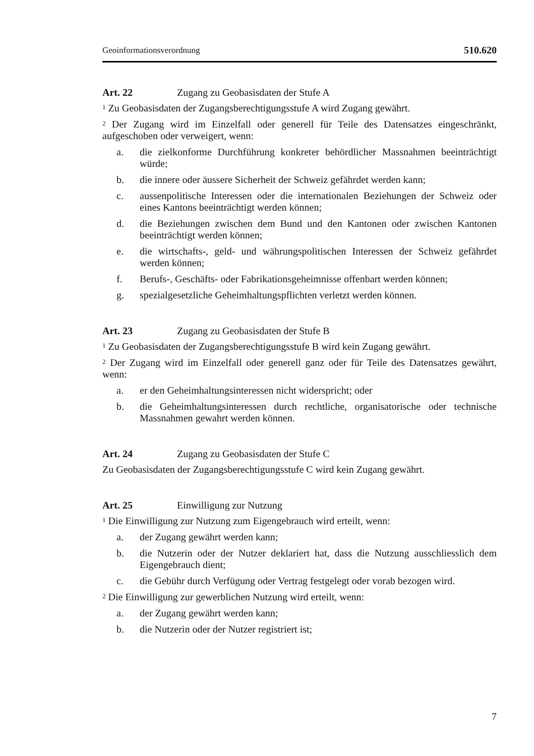Geoinformationsverordnung 510.620
Art. 22 Zugang zu Geobasisdaten der Stufe A
<sup>1</sup> Zu Geobasisdaten der Zugangsberechtigungsstufe A wird Zugang gewährt.
<sup>2</sup> Der Zugang wird im Einzelfall oder generell für Teile des Datensatzes eingeschränkt, aufgeschoben oder verweigert, wenn:
a. die zielkonforme Durchführung konkreter behördlicher Massnahmen beeinträchtigt würde;
b. die innere oder äussere Sicherheit der Schweiz gefährdet werden kann;
c. aussenpolitische Interessen oder die internationalen Beziehungen der Schweiz oder eines Kantons beeinträchtigt werden können;
d. die Beziehungen zwischen dem Bund und den Kantonen oder zwischen Kantonen beeinträchtigt werden können;
e. die wirtschafts-, geld- und währungspolitischen Interessen der Schweiz gefährdet werden können;
f. Berufs-, Geschäfts- oder Fabrikationsgeheimnisse offenbart werden können;
g. spezialgesetzliche Geheimhaltungspflichten verletzt werden können.
Art. 23 Zugang zu Geobasisdaten der Stufe B
<sup>1</sup> Zu Geobasisdaten der Zugangsberechtigungsstufe B wird kein Zugang gewährt.
<sup>2</sup> Der Zugang wird im Einzelfall oder generell ganz oder für Teile des Datensatzes gewährt, wenn:
a. er den Geheimhaltungsinteressen nicht widerspricht; oder
b. die Geheimhaltungsinteressen durch rechtliche, organisatorische oder technische Massnahmen gewahrt werden können.
Art. 24 Zugang zu Geobasisdaten der Stufe C
Zu Geobasisdaten der Zugangsberechtigungsstufe C wird kein Zugang gewährt.
Art. 25 Einwilligung zur Nutzung
<sup>1</sup> Die Einwilligung zur Nutzung zum Eigengebrauch wird erteilt, wenn:
a. der Zugang gewährt werden kann;
b. die Nutzerin oder der Nutzer deklariert hat, dass die Nutzung ausschliesslich dem Eigengebrauch dient;
c. die Gebühr durch Verfügung oder Vertrag festgelegt oder vorab bezogen wird.
<sup>2</sup> Die Einwilligung zur gewerblichen Nutzung wird erteilt, wenn:
a. der Zugang gewährt werden kann;
b. die Nutzerin oder der Nutzer registriert ist;
7